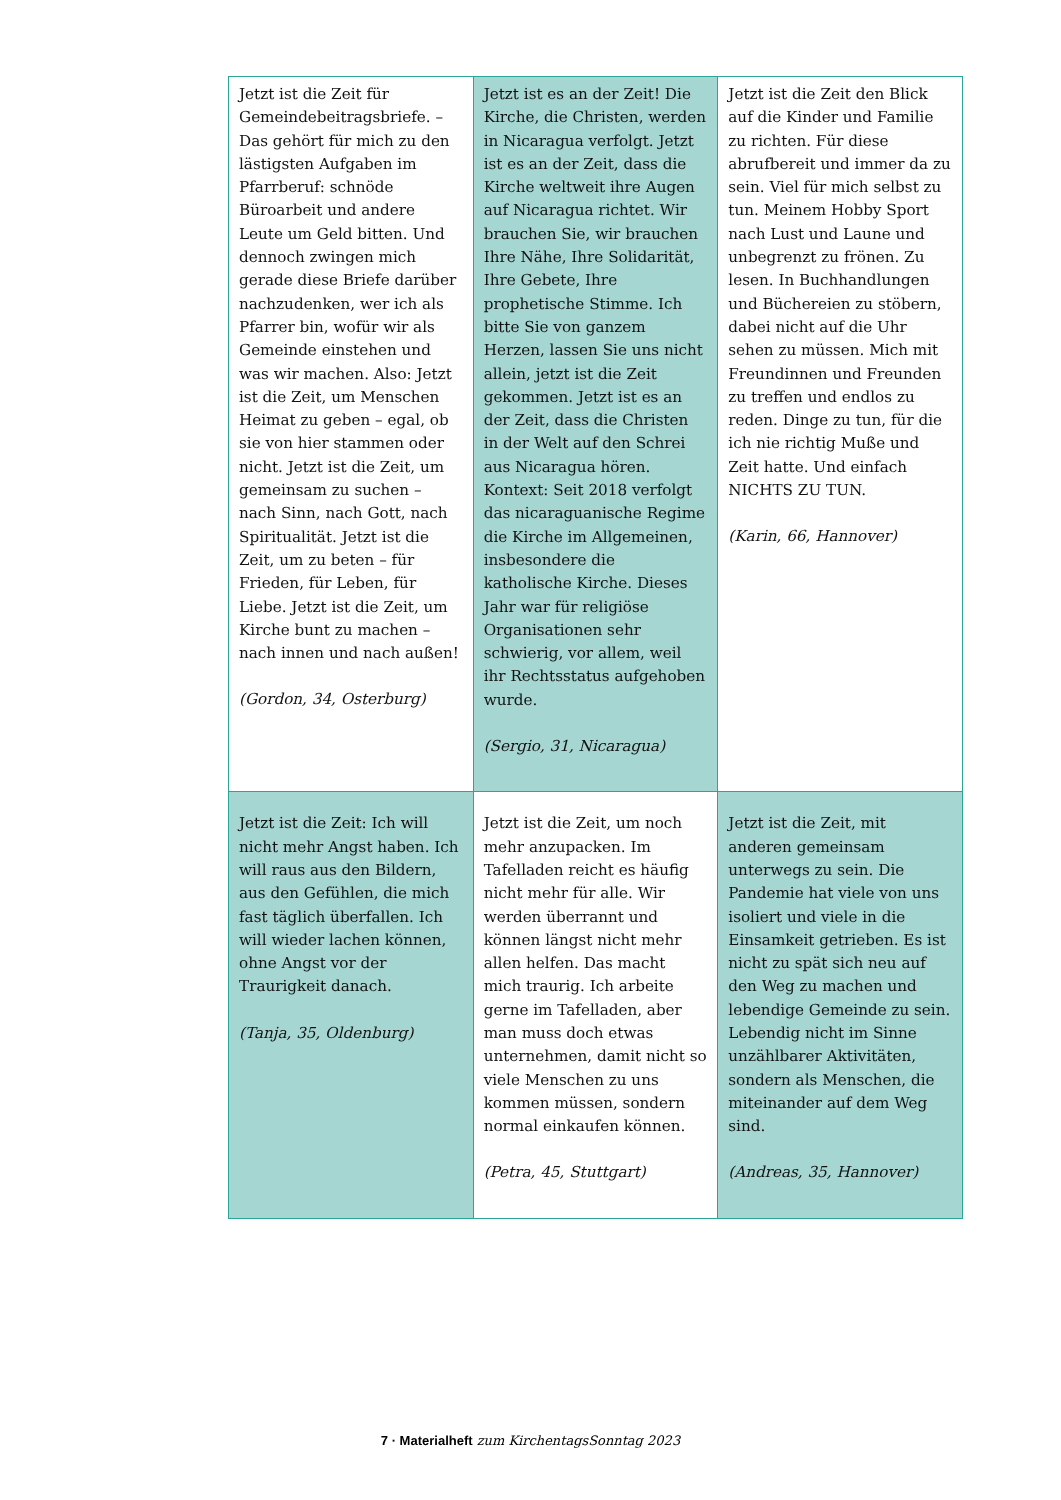| Jetzt ist die Zeit für Gemeinde­beitragsbriefe. – Das gehört für mich zu den lästigsten Aufgaben im Pfarrberuf: schnöde Büroarbeit und andere Leute um Geld bitten. Und dennoch zwingen mich gerade diese Briefe darüber nachzudenken, wer ich als Pfarrer bin, wofür wir als Gemeinde einstehen und was wir machen. Also: Jetzt ist die Zeit, um Menschen Heimat zu geben – egal, ob sie von hier stammen oder nicht. Jetzt ist die Zeit, um gemeinsam zu suchen – nach Sinn, nach Gott, nach Spiritualität. Jetzt ist die Zeit, um zu beten – für Frieden, für Leben, für Liebe. Jetzt ist die Zeit, um Kirche bunt zu machen – nach innen und nach außen! (Gordon, 34, Osterburg) | Jetzt ist es an der Zeit! Die Kirche, die Christen, werden in Nicaragua verfolgt. Jetzt ist es an der Zeit, dass die Kirche weltweit ihre Augen auf Nicaragua richtet. Wir brauchen Sie, wir brauchen Ihre Nähe, Ihre Solidarität, Ihre Gebete, Ihre prophetische Stimme. Ich bitte Sie von ganzem Herzen, lassen Sie uns nicht allein, jetzt ist die Zeit gekommen. Jetzt ist es an der Zeit, dass die Christen in der Welt auf den Schrei aus Nicaragua hören. Kontext: Seit 2018 verfolgt das nicaraguanische Regime die Kirche im Allgemeinen, insbesondere die katholische Kirche. Dieses Jahr war für religiöse Organisationen sehr schwierig, vor allem, weil ihr Rechtsstatus aufgehoben wurde. (Sergio, 31, Nicaragua) | Jetzt ist die Zeit den Blick auf die Kinder und Familie zu richten. Für diese abrufbereit und immer da zu sein. Viel für mich selbst zu tun. Meinem Hobby Sport nach Lust und Laune und unbegrenzt zu frönen. Zu lesen. In Buchhandlungen und Büchereien zu stöbern, dabei nicht auf die Uhr sehen zu müssen. Mich mit Freundinnen und Freunden zu treffen und endlos zu reden. Dinge zu tun, für die ich nie richtig Muße und Zeit hatte. Und einfach NICHTS ZU TUN. (Karin, 66, Hannover) |
| Jetzt ist die Zeit: Ich will nicht mehr Angst haben. Ich will raus aus den Bildern, aus den Gefühlen, die mich fast täglich überfallen. Ich will wieder lachen können, ohne Angst vor der Traurigkeit danach. (Tanja, 35, Oldenburg) | Jetzt ist die Zeit, um noch mehr anzupacken. Im Tafelladen reicht es häufig nicht mehr für alle. Wir werden überrannt und können längst nicht mehr allen helfen. Das macht mich traurig. Ich arbeite gerne im Tafelladen, aber man muss doch etwas unternehmen, damit nicht so viele Menschen zu uns kommen müssen, sondern normal einkaufen können. (Petra, 45, Stuttgart) | Jetzt ist die Zeit, mit anderen gemeinsam unterwegs zu sein. Die Pandemie hat viele von uns isoliert und viele in die Einsamkeit getrieben. Es ist nicht zu spät sich neu auf den Weg zu machen und lebendige Gemeinde zu sein. Lebendig nicht im Sinne unzählbarer Aktivitäten, sondern als Menschen, die miteinander auf dem Weg sind. (Andreas, 35, Hannover) |
7 · Materialheft zum KirchentagsSonntag 2023